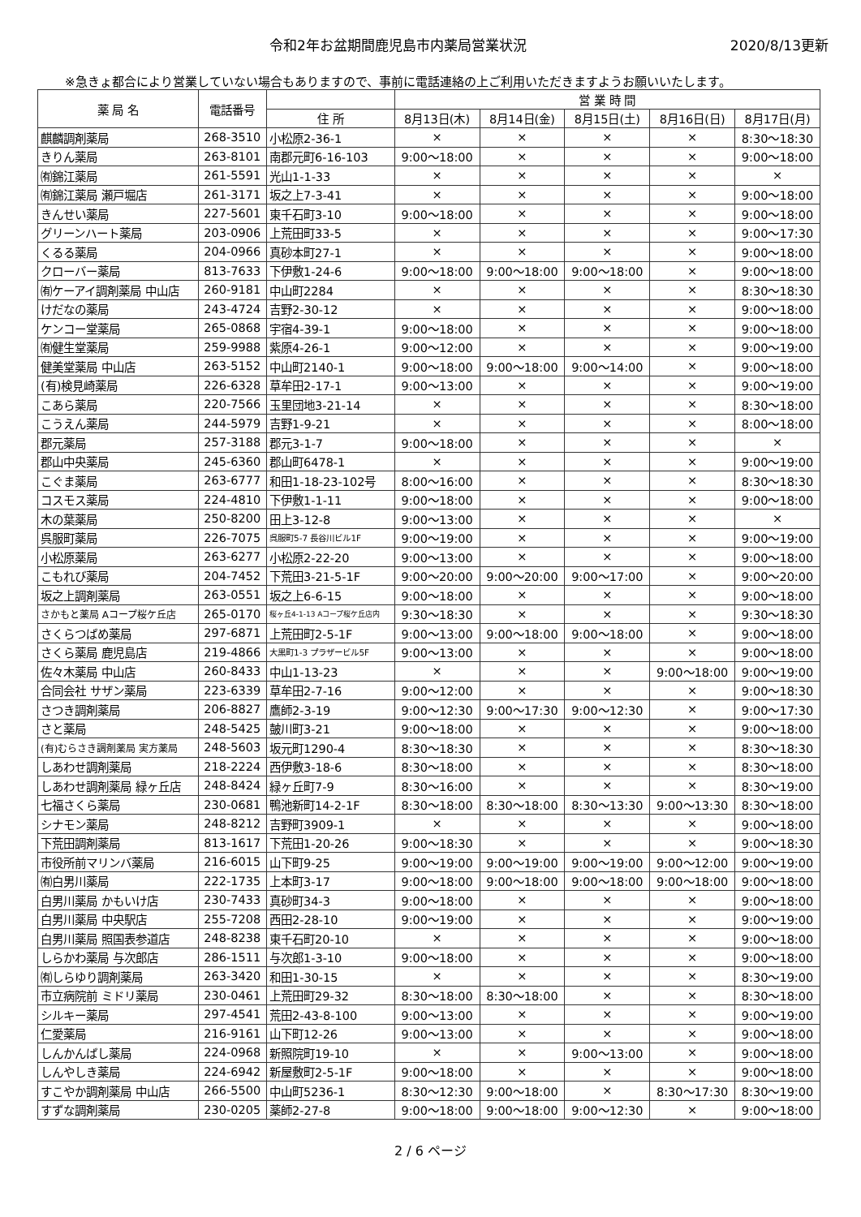令和2年お盆期間鹿児島市内薬局営業状況
2020/8/13更新
※急きょ都合により営業していない場合もありますので、事前に電話連絡の上ご利用いただきますようお願いいたします。
| 薬 局 名 | 電話番号 | | 営 業 時 間 | | | | |
| --- | --- | --- | --- | --- | --- | --- | --- |
| | | 住 所 | 8月13日(木) | 8月14日(金) | 8月15日(土) | 8月16日(日) | 8月17日(月) |
| 麒麟調剤薬局 | 268-3510 | 小松原2-36-1 | × | × | × | × | 8:30～18:30 |
| きりん薬局 | 263-8101 | 南郡元町6-16-103 | 9:00～18:00 | × | × | × | 9:00～18:00 |
| ㈲錦江薬局 | 261-5591 | 光山1-1-33 | × | × | × | × | × |
| ㈲錦江薬局 瀬戸堀店 | 261-3171 | 坂之上7-3-41 | × | × | × | × | 9:00～18:00 |
| きんせい薬局 | 227-5601 | 東千石町3-10 | 9:00～18:00 | × | × | × | 9:00～18:00 |
| グリーンハート薬局 | 203-0906 | 上荒田町33-5 | × | × | × | × | 9:00～17:30 |
| くるる薬局 | 204-0966 | 真砂本町27-1 | × | × | × | × | 9:00～18:00 |
| クローバー薬局 | 813-7633 | 下伊敷1-24-6 | 9:00～18:00 | 9:00～18:00 | 9:00～18:00 | × | 9:00～18:00 |
| ㈲ケーアイ調剤薬局 中山店 | 260-9181 | 中山町2284 | × | × | × | × | 8:30～18:30 |
| けだなの薬局 | 243-4724 | 吉野2-30-12 | × | × | × | × | 9:00～18:00 |
| ケンコー堂薬局 | 265-0868 | 宇宿4-39-1 | 9:00～18:00 | × | × | × | 9:00～18:00 |
| ㈲健生堂薬局 | 259-9988 | 紫原4-26-1 | 9:00～12:00 | × | × | × | 9:00～19:00 |
| 健美堂薬局 中山店 | 263-5152 | 中山町2140-1 | 9:00～18:00 | 9:00～18:00 | 9:00～14:00 | × | 9:00～18:00 |
| (有)検見崎薬局 | 226-6328 | 草牟田2-17-1 | 9:00～13:00 | × | × | × | 9:00～19:00 |
| こあら薬局 | 220-7566 | 玉里団地3-21-14 | × | × | × | × | 8:30～18:00 |
| こうえん薬局 | 244-5979 | 吉野1-9-21 | × | × | × | × | 8:00～18:00 |
| 郡元薬局 | 257-3188 | 郡元3-1-7 | 9:00～18:00 | × | × | × | × |
| 郡山中央薬局 | 245-6360 | 郡山町6478-1 | × | × | × | × | 9:00～19:00 |
| こぐま薬局 | 263-6777 | 和田1-18-23-102号 | 8:00～16:00 | × | × | × | 8:30～18:30 |
| コスモス薬局 | 224-4810 | 下伊敷1-1-11 | 9:00～18:00 | × | × | × | 9:00～18:00 |
| 木の葉薬局 | 250-8200 | 田上3-12-8 | 9:00～13:00 | × | × | × | × |
| 呉服町薬局 | 226-7075 | 呉服町5-7 長谷川ビル1F | 9:00～19:00 | × | × | × | 9:00～19:00 |
| 小松原薬局 | 263-6277 | 小松原2-22-20 | 9:00～13:00 | × | × | × | 9:00～18:00 |
| こもれび薬局 | 204-7452 | 下荒田3-21-5-1F | 9:00～20:00 | 9:00～20:00 | 9:00～17:00 | × | 9:00～20:00 |
| 坂之上調剤薬局 | 263-0551 | 坂之上6-6-15 | 9:00～18:00 | × | × | × | 9:00～18:00 |
| さかもと薬局 Aコープ桜ケ丘店 | 265-0170 | 桜ヶ丘4-1-13 Aコープ桜ケ丘店内 | 9:30～18:30 | × | × | × | 9:30～18:30 |
| さくらつばめ薬局 | 297-6871 | 上荒田町2-5-1F | 9:00～13:00 | 9:00～18:00 | 9:00～18:00 | × | 9:00～18:00 |
| さくら薬局 鹿児島店 | 219-4866 | 大黒町1-3 プラザービル5F | 9:00～13:00 | × | × | × | 9:00～18:00 |
| 佐々木薬局 中山店 | 260-8433 | 中山1-13-23 | × | × | × | 9:00～18:00 | 9:00～19:00 |
| 合同会社 サザン薬局 | 223-6339 | 草牟田2-7-16 | 9:00～12:00 | × | × | × | 9:00～18:30 |
| さつき調剤薬局 | 206-8827 | 鷹師2-3-19 | 9:00～12:30 | 9:00～17:30 | 9:00～12:30 | × | 9:00～17:30 |
| さと薬局 | 248-5425 | 皷川町3-21 | 9:00～18:00 | × | × | × | 9:00～18:00 |
| (有)むらさき調剤薬局 実方薬局 | 248-5603 | 坂元町1290-4 | 8:30～18:30 | × | × | × | 8:30～18:30 |
| しあわせ調剤薬局 | 218-2224 | 西伊敷3-18-6 | 8:30～18:00 | × | × | × | 8:30～18:00 |
| しあわせ調剤薬局 緑ヶ丘店 | 248-8424 | 緑ヶ丘町7-9 | 8:30～16:00 | × | × | × | 8:30～19:00 |
| 七福さくら薬局 | 230-0681 | 鴨池新町14-2-1F | 8:30～18:00 | 8:30～18:00 | 8:30～13:30 | 9:00～13:30 | 8:30～18:00 |
| シナモン薬局 | 248-8212 | 吉野町3909-1 | × | × | × | × | 9:00～18:00 |
| 下荒田調剤薬局 | 813-1617 | 下荒田1-20-26 | 9:00～18:30 | × | × | × | 9:00～18:30 |
| 市役所前マリンバ薬局 | 216-6015 | 山下町9-25 | 9:00～19:00 | 9:00～19:00 | 9:00～19:00 | 9:00～12:00 | 9:00～19:00 |
| ㈲白男川薬局 | 222-1735 | 上本町3-17 | 9:00～18:00 | 9:00～18:00 | 9:00～18:00 | 9:00～18:00 | 9:00～18:00 |
| 白男川薬局 かもいけ店 | 230-7433 | 真砂町34-3 | 9:00～18:00 | × | × | × | 9:00～18:00 |
| 白男川薬局 中央駅店 | 255-7208 | 西田2-28-10 | 9:00～19:00 | × | × | × | 9:00～19:00 |
| 白男川薬局 照国表参道店 | 248-8238 | 東千石町20-10 | × | × | × | × | 9:00～18:00 |
| しらかわ薬局 与次郎店 | 286-1511 | 与次郎1-3-10 | 9:00～18:00 | × | × | × | 9:00～18:00 |
| ㈲しらゆり調剤薬局 | 263-3420 | 和田1-30-15 | × | × | × | × | 8:30～19:00 |
| 市立病院前 ミドリ薬局 | 230-0461 | 上荒田町29-32 | 8:30～18:00 | 8:30～18:00 | × | × | 8:30～18:00 |
| シルキー薬局 | 297-4541 | 荒田2-43-8-100 | 9:00～13:00 | × | × | × | 9:00～19:00 |
| 仁愛薬局 | 216-9161 | 山下町12-26 | 9:00～13:00 | × | × | × | 9:00～18:00 |
| しんかんばし薬局 | 224-0968 | 新照院町19-10 | × | × | 9:00～13:00 | × | 9:00～18:00 |
| しんやしき薬局 | 224-6942 | 新屋敷町2-5-1F | 9:00～18:00 | × | × | × | 9:00～18:00 |
| すこやか調剤薬局 中山店 | 266-5500 | 中山町5236-1 | 8:30～12:30 | 9:00～18:00 | × | 8:30～17:30 | 8:30～19:00 |
| すずな調剤薬局 | 230-0205 | 薬師2-27-8 | 9:00～18:00 | 9:00～18:00 | 9:00～12:30 | × | 9:00～18:00 |
2 / 6 ページ